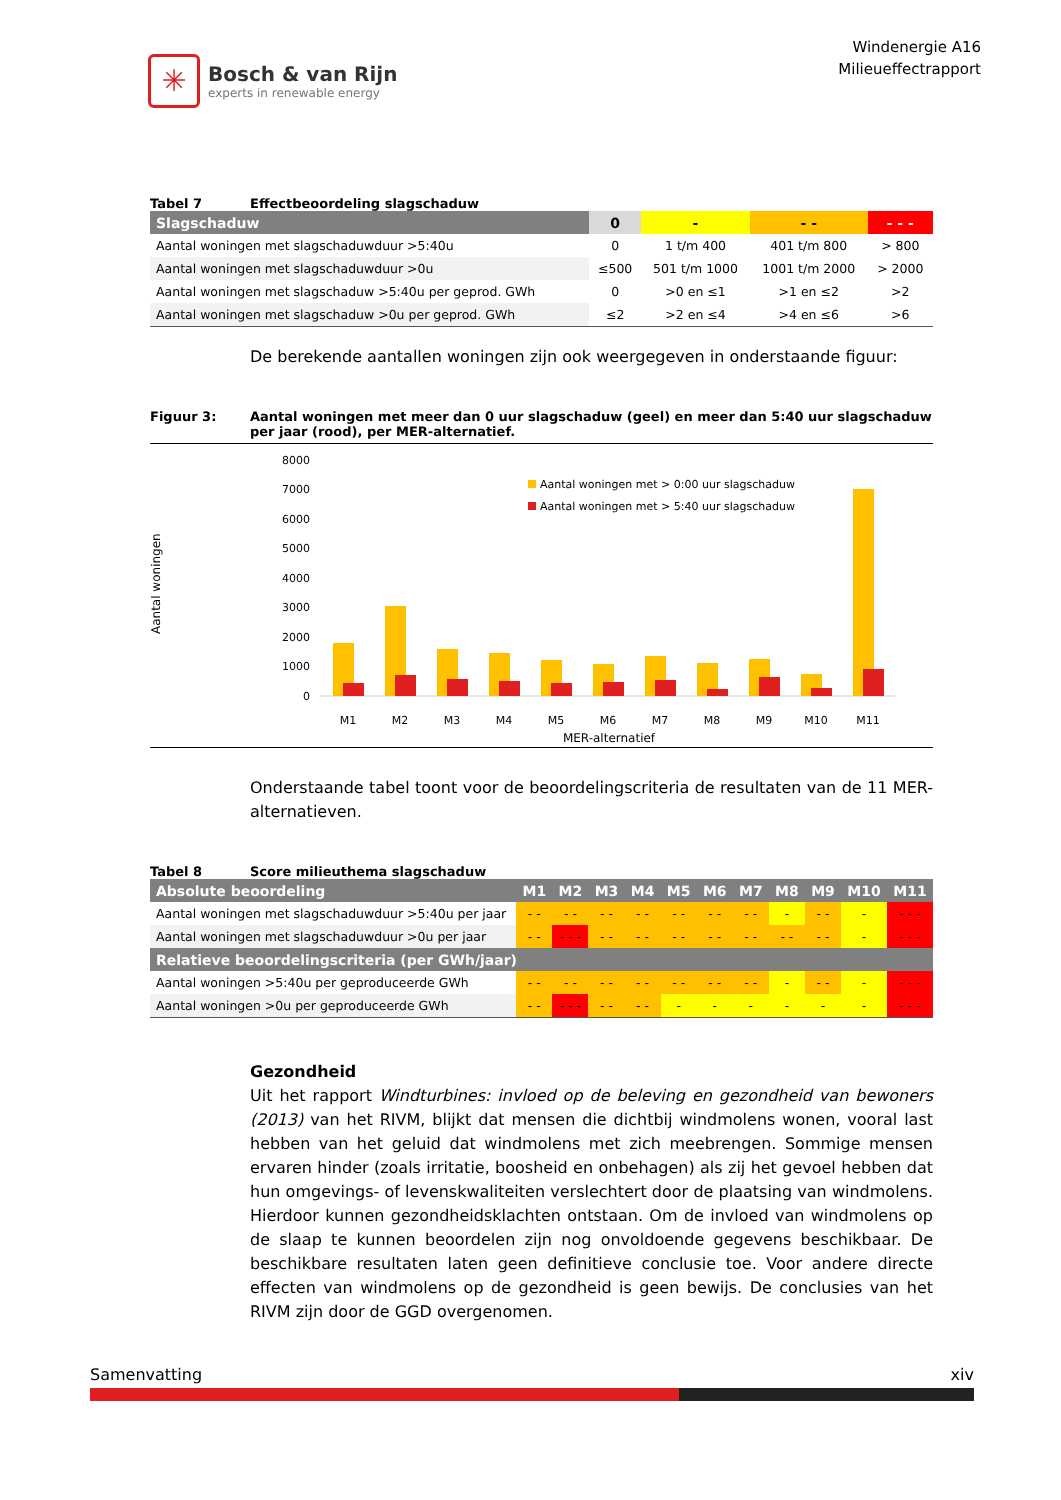✳
Bosch & van Rijn
experts in renewable energy
Windenergie A16
Milieueffectrapport
Tabel 7 Effectbeoordeling slagschaduw
| Slagschaduw | 0 | - | - - | - - - |
| --- | --- | --- | --- | --- |
| Aantal woningen met slagschaduwduur >5:40u | 0 | 1 t/m 400 | 401 t/m 800 | > 800 |
| Aantal woningen met slagschaduwduur >0u | ≤500 | 501 t/m 1000 | 1001 t/m 2000 | > 2000 |
| Aantal woningen met slagschaduw >5:40u per geprod. GWh | 0 | >0 en ≤1 | >1 en ≤2 | >2 |
| Aantal woningen met slagschaduw >0u per geprod. GWh | ≤2 | >2 en ≤4 | >4 en ≤6 | >6 |
De berekende aantallen woningen zijn ook weergegeven in onderstaande figuur:
Figuur 3: Aantal woningen met meer dan 0 uur slagschaduw (geel) en meer dan 5:40 uur slagschaduw per jaar (rood), per MER-alternatief.
Aantal woningen
8000
7000
6000
5000
4000
3000
2000
1000
0
M1
M2
M3
M4
M5
M6
M7
M8
M9
M10
M11
MER-alternatief
Aantal woningen met > 0:00 uur slagschaduw
Aantal woningen met > 5:40 uur slagschaduw
Onderstaande tabel toont voor de beoordelingscriteria de resultaten van de 11 MER-alternatieven.
Tabel 8 Score milieuthema slagschaduw
| Absolute beoordeling | M1 | M2 | M3 | M4 | M5 | M6 | M7 | M8 | M9 | M10 | M11 |
| --- | --- | --- | --- | --- | --- | --- | --- | --- | --- | --- | --- |
| Aantal woningen met slagschaduwduur >5:40u per jaar | - - | - - | - - | - - | - - | - - | - - | - | - - | - | - - - |
| Aantal woningen met slagschaduwduur >0u per jaar | - - | - - - | - - | - - | - - | - - | - - | - - | - - | - | - - - |
| Relatieve beoordelingscriteria (per GWh/jaar) | | | | | | | | | | | |
| Aantal woningen >5:40u per geproduceerde GWh | - - | - - | - - | - - | - - | - - | - - | - | - - | - | - - - |
| Aantal woningen >0u per geproduceerde GWh | - - | - - - | - - | - - | - | - | - | - | - | - | - - - |
Gezondheid
Uit het rapport Windturbines: invloed op de beleving en gezondheid van bewoners (2013) van het RIVM, blijkt dat mensen die dichtbij windmolens wonen, vooral last hebben van het geluid dat windmolens met zich meebrengen. Sommige mensen ervaren hinder (zoals irritatie, boosheid en onbehagen) als zij het gevoel hebben dat hun omgevings- of levenskwaliteiten verslechtert door de plaatsing van windmolens. Hierdoor kunnen gezondheidsklachten ontstaan. Om de invloed van windmolens op de slaap te kunnen beoordelen zijn nog onvoldoende gegevens beschikbaar. De beschikbare resultaten laten geen definitieve conclusie toe. Voor andere directe effecten van windmolens op de gezondheid is geen bewijs. De conclusies van het RIVM zijn door de GGD overgenomen.
Samenvatting xiv